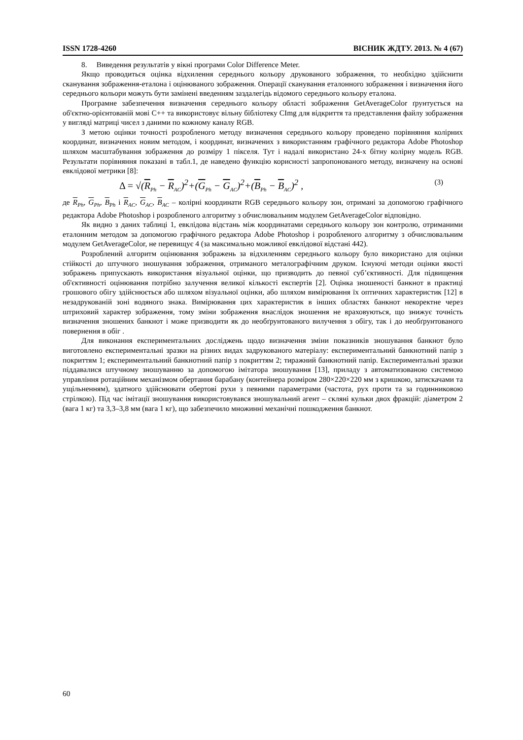ISSN 1728-4260 ВІСНИК ЖДТУ. 2013. № 4 (67)
8. Виведення результатів у вікні програми Color Difference Meter.
Якщо проводиться оцінка відхилення середнього кольору друкованого зображення, то необхідно здійснити сканування зображення-еталона і оцінюваного зображення. Операції сканування еталонного зображення і визначення його середнього кольори можуть бути замінені введенням заздалегідь відомого середнього кольору еталона.
Програмне забезпечення визначення середнього кольору області зображення GetAverageColor ґрунтується на об'єктно-орієнтованій мові C++ та використовує вільну бібліотеку CImg для відкриття та представлення файлу зображення у вигляді матриці чисел з даними по кожному каналу RGB.
З метою оцінки точності розробленого методу визначення середнього кольору проведено порівняння колірних координат, визначених новим методом, і координат, визначених з використанням графічного редактора Adobe Photoshop шляхом масштабування зображення до розміру 1 пікселя. Тут і надалі використано 24-х бітну колірну модель RGB. Результати порівняння показані в табл.1, де наведено функцію корисності запропонованого методу, визначену на основі евклідової метрики [8]:
Δ = √(R<sub>Ph</sub> − R<sub>AC</sub>)<sup>2</sup>+(G<sub>Ph</sub> − G<sub>AC</sub>)<sup>2</sup>+(B<sub>Ph</sub> − B<sub>AC</sub>)<sup>2</sup> , (3)
де R<sub>Ph</sub>, G<sub>Ph</sub>, B<sub>Ph</sub> і R<sub>AC</sub>, G<sub>AC</sub>, B<sub>AC</sub> – колірні координати RGB середнього кольору зон, отримані за допомогою графічного редактора Adobe Photoshop і розробленого алгоритму з обчислювальним модулем GetAverageColor відповідно.
Як видно з даних таблиці 1, евклідова відстань між координатами середнього кольору зон контролю, отриманими еталонним методом за допомогою графічного редактора Adobe Photoshop і розробленого алгоритму з обчислювальним модулем GetAverageColor, не перевищує 4 (за максимально можливої евклідової відстані 442).
Розроблений алгоритм оцінювання зображень за відхиленням середнього кольору було використано для оцінки стійкості до штучного зношування зображення, отриманого металографічним друком. Існуючі методи оцінки якості зображень припускають використання візуальної оцінки, що призводить до певної суб’єктивності. Для підвищення об'єктивності оцінювання потрібно залучення великої кількості експертів [2]. Оцінка зношеності банкнот в практиці грошового обігу здійснюється або шляхом візуальної оцінки, або шляхом вимірювання їх оптичних характеристик [12] в незадрукованій зоні водяного знака. Вимірювання цих характеристик в інших областях банкнот некоректне через штриховий характер зображення, тому зміни зображення внаслідок зношення не враховуються, що знижує точність визначення зношених банкнот і може призводити як до необґрунтованого вилучення з обігу, так і до необґрунтованого повернення в обіг .
Для виконання експериментальних досліджень щодо визначення зміни показників зношування банкнот було виготовлено експериментальні зразки на різних видах задрукованого матеріалу: експериментальний банкнотний папір з покриттям 1; експериментальний банкнотний папір з покриттям 2; тиражний банкнотний папір. Експериментальні зразки піддавалися штучному зношуванню за допомогою імітатора зношування [13], приладу з автоматизованою системою управління ротаційним механізмом обертання барабану (контейнера розміром 280×220×220 мм з кришкою, затискачами та ущільненням), здатного здійснювати обертові рухи з певними параметрами (частота, рух проти та за годинниковою стрілкою). Під час імітації зношування використовувався зношувальний агент – скляні кульки двох фракцій: діаметром 2 (вага 1 кг) та 3,3–3,8 мм (вага 1 кг), що забезпечило множинні механічні пошкодження банкнот.
60